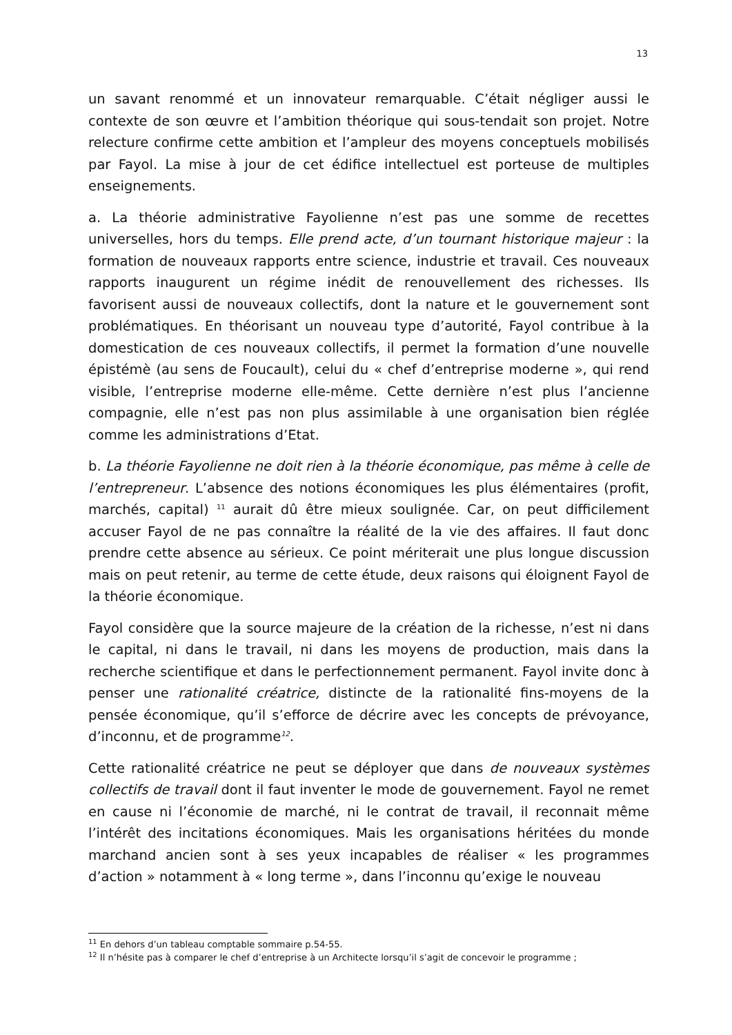13
un savant renommé et un innovateur remarquable. C’était négliger aussi le contexte de son œuvre et l’ambition théorique qui sous-tendait son projet. Notre relecture confirme cette ambition et l’ampleur des moyens conceptuels mobilisés par Fayol. La mise à jour de cet édifice intellectuel est porteuse de multiples enseignements.
a. La théorie administrative Fayolienne n’est pas une somme de recettes universelles, hors du temps. Elle prend acte, d’un tournant historique majeur : la formation de nouveaux rapports entre science, industrie et travail. Ces nouveaux rapports inaugurent un régime inédit de renouvellement des richesses. Ils favorisent aussi de nouveaux collectifs, dont la nature et le gouvernement sont problématiques. En théorisant un nouveau type d’autorité, Fayol contribue à la domestication de ces nouveaux collectifs, il permet la formation d’une nouvelle épistémè (au sens de Foucault), celui du « chef d’entreprise moderne », qui rend visible, l’entreprise moderne elle-même. Cette dernière n’est plus l’ancienne compagnie, elle n’est pas non plus assimilable à une organisation bien réglée comme les administrations d’Etat.
b. La théorie Fayolienne ne doit rien à la théorie économique, pas même à celle de l’entrepreneur. L’absence des notions économiques les plus élémentaires (profit, marchés, capital) <sup>11</sup> aurait dû être mieux soulignée. Car, on peut difficilement accuser Fayol de ne pas connaître la réalité de la vie des affaires. Il faut donc prendre cette absence au sérieux. Ce point mériterait une plus longue discussion mais on peut retenir, au terme de cette étude, deux raisons qui éloignent Fayol de la théorie économique.
Fayol considère que la source majeure de la création de la richesse, n’est ni dans le capital, ni dans le travail, ni dans les moyens de production, mais dans la recherche scientifique et dans le perfectionnement permanent. Fayol invite donc à penser une rationalité créatrice, distincte de la rationalité fins-moyens de la pensée économique, qu’il s’efforce de décrire avec les concepts de prévoyance, d’inconnu, et de programme<sup>12</sup>.
Cette rationalité créatrice ne peut se déployer que dans de nouveaux systèmes collectifs de travail dont il faut inventer le mode de gouvernement. Fayol ne remet en cause ni l’économie de marché, ni le contrat de travail, il reconnait même l’intérêt des incitations économiques. Mais les organisations héritées du monde marchand ancien sont à ses yeux incapables de réaliser « les programmes d’action » notamment à « long terme », dans l’inconnu qu’exige le nouveau
<sup>11</sup> En dehors d’un tableau comptable sommaire p.54-55.
<sup>12</sup> Il n’hésite pas à comparer le chef d’entreprise à un Architecte lorsqu’il s’agit de concevoir le programme ;